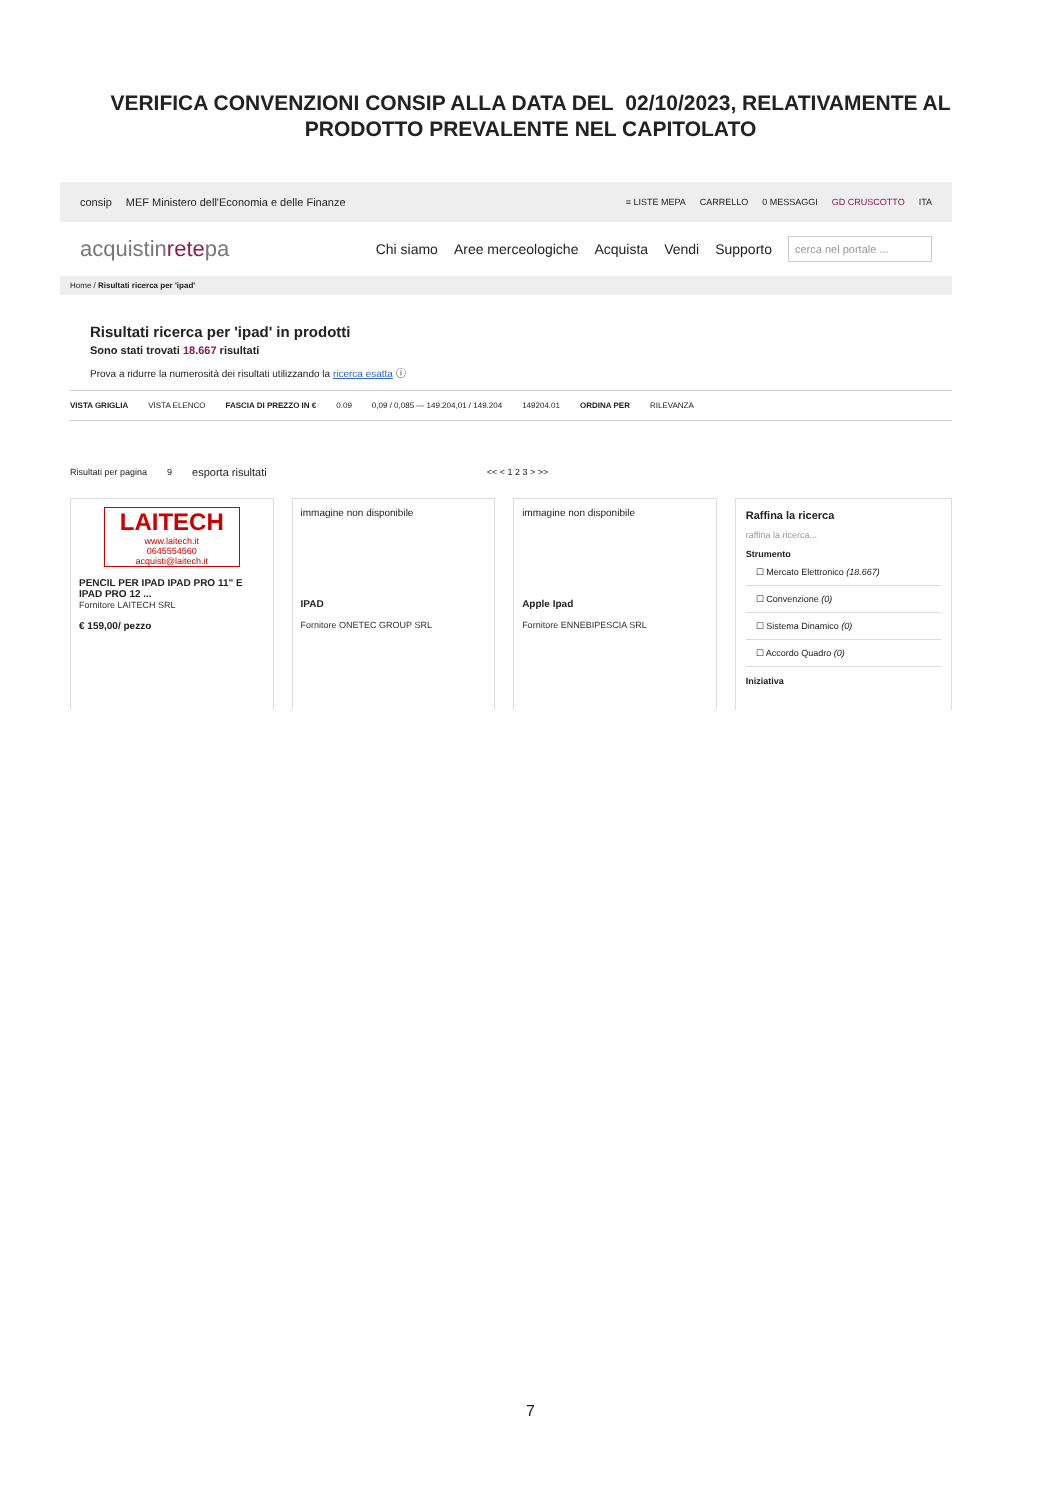VERIFICA CONVENZIONI CONSIP ALLA DATA DEL 02/10/2023, RELATIVAMENTE AL
PRODOTTO PREVALENTE NEL CAPITOLATO
consip MEF Ministero dell'Economia e delle Finanze
≡ LISTE MEPA CARRELLO 0 MESSAGGI GD CRUSCOTTO ITA
acquistinretepa Chi siamo Aree merceologiche Acquista Vendi Supporto cerca nel portale ...
Home / Risultati ricerca per 'ipad'
Risultati ricerca per 'ipad' in prodotti
Sono stati trovati 18.667 risultati
Prova a ridurre la numerosità dei risultati utilizzando la ricerca esatta ⓘ
VISTA GRIGLIA VISTA ELENCO FASCIA DI PREZZO IN € 0.09 0,09 / 0,085 — 149.204,01 / 149.204 149204.01 ORDINA PER RILEVANZA
Risultati per pagina 9 esporta risultati << < 1 2 3 > >>
LAITECH
www.laitech.it
0645554560
acquisti@laitech.it
PENCIL PER IPAD IPAD PRO 11" E IPAD PRO 12 ...
Fornitore LAITECH SRL
€ 159,00/ pezzo
immagine non disponibile
IPAD
Fornitore ONETEC GROUP SRL
immagine non disponibile
Apple Ipad
Fornitore ENNEBIPESCIA SRL
Raffina la ricerca
raffina la ricerca...
Strumento
☐ Mercato Elettronico (18.667)
☐ Convenzione (0)
☐ Sistema Dinamico (0)
☐ Accordo Quadro (0)
Iniziativa
7